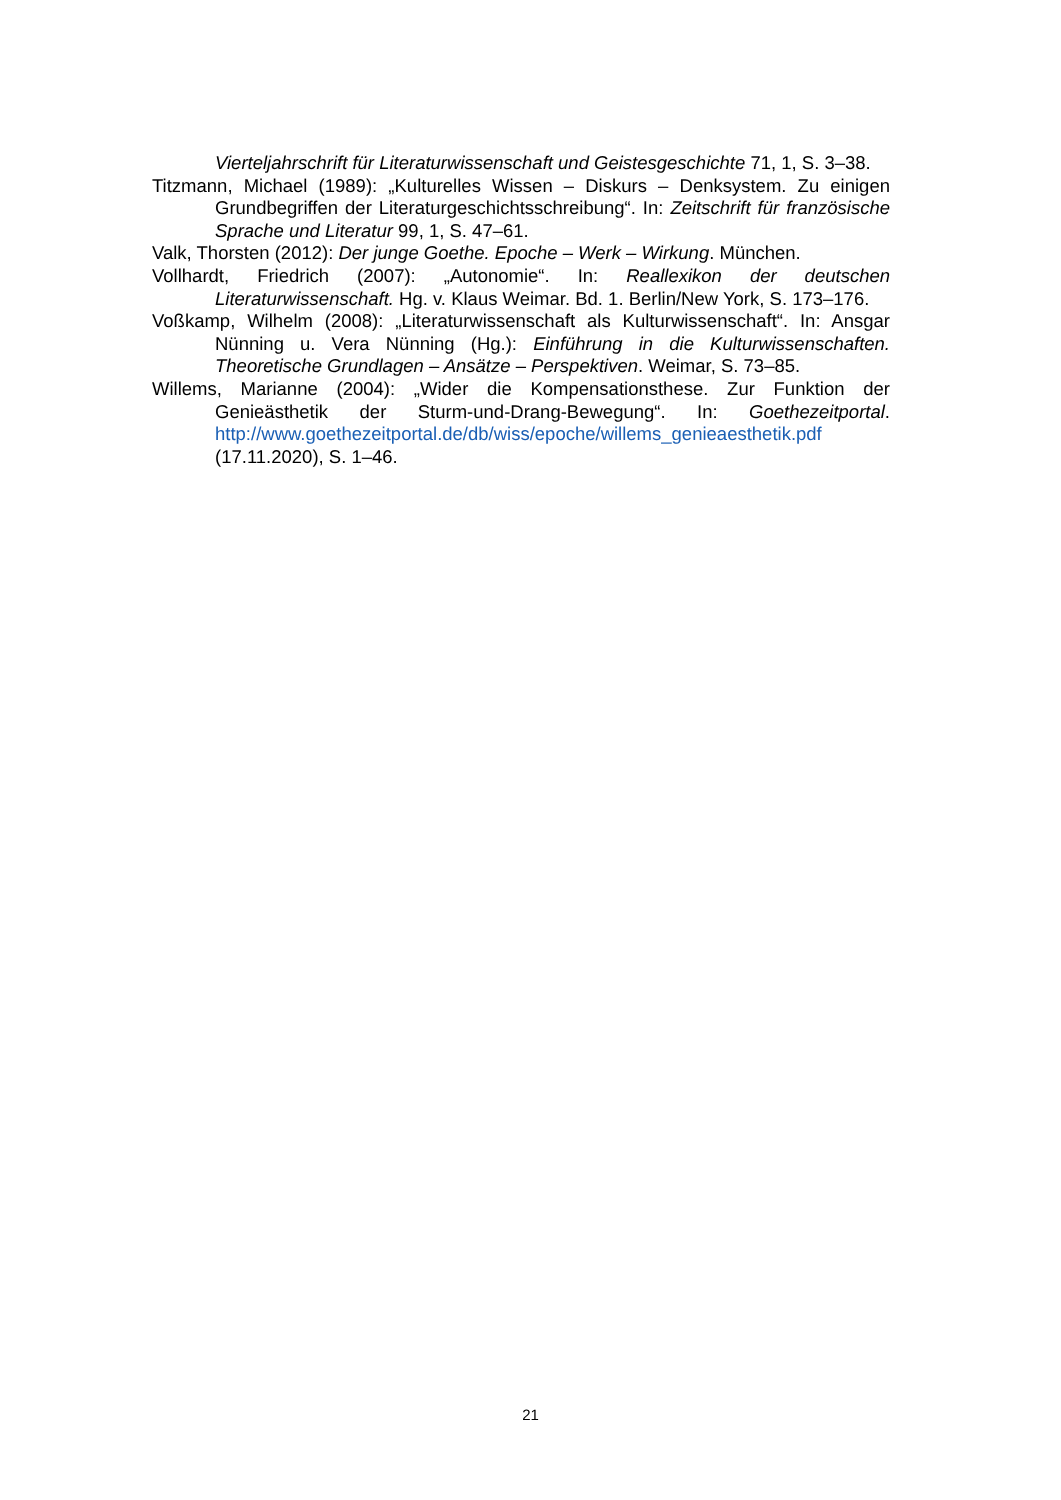Vierteljahrschrift für Literaturwissenschaft und Geistesgeschichte 71, 1, S. 3–38.
Titzmann, Michael (1989): „Kulturelles Wissen – Diskurs – Denksystem. Zu einigen Grundbegriffen der Literaturgeschichtsschreibung“. In: Zeitschrift für französische Sprache und Literatur 99, 1, S. 47–61.
Valk, Thorsten (2012): Der junge Goethe. Epoche – Werk – Wirkung. München.
Vollhardt, Friedrich (2007): „Autonomie“. In: Reallexikon der deutschen Literaturwissenschaft. Hg. v. Klaus Weimar. Bd. 1. Berlin/New York, S. 173–176.
Voßkamp, Wilhelm (2008): „Literaturwissenschaft als Kulturwissenschaft“. In: Ansgar Nünning u. Vera Nünning (Hg.): Einführung in die Kulturwissenschaften. Theoretische Grundlagen – Ansätze – Perspektiven. Weimar, S. 73–85.
Willems, Marianne (2004): „Wider die Kompensationsthese. Zur Funktion der Genieästhetik der Sturm-und-Drang-Bewegung“. In: Goethezeitportal. http://www.goethezeitportal.de/db/wiss/epoche/willems_genieaesthetik.pdf (17.11.2020), S. 1–46.
21